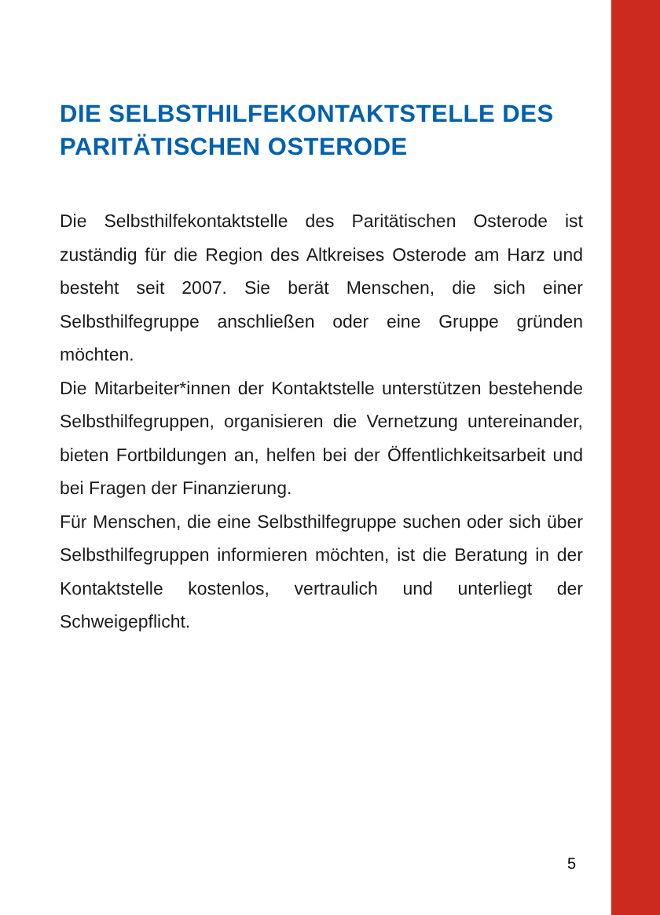DIE SELBSTHILFEKONTAKTSTELLE DES PARITÄTISCHEN OSTERODE
Die Selbsthilfekontaktstelle des Paritätischen Osterode ist zuständig für die Region des Altkreises Osterode am Harz und besteht seit 2007. Sie berät Menschen, die sich einer Selbsthilfegruppe anschließen oder eine Gruppe gründen möchten.
Die Mitarbeiter*innen der Kontaktstelle unterstützen bestehende Selbsthilfegruppen, organisieren die Vernetzung untereinander, bieten Fortbildungen an, helfen bei der Öffentlichkeitsarbeit und bei Fragen der Finanzierung.
Für Menschen, die eine Selbsthilfegruppe suchen oder sich über Selbsthilfegruppen informieren möchten, ist die Beratung in der Kontaktstelle kostenlos, vertraulich und unterliegt der Schweigepflicht.
5